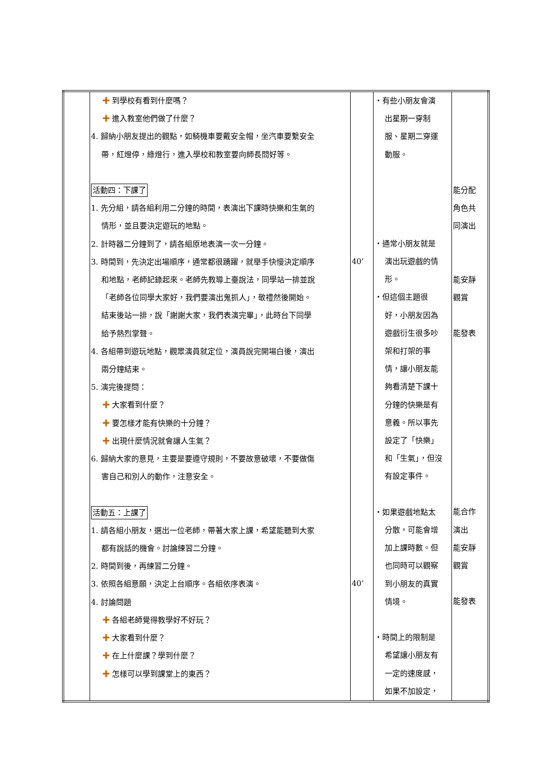| | ✚ 到學校有看到什麼嗎？ ✚ 進入教室他們做了什麼？ 4. 歸納小朋友提出的觀點，如騎機車要戴安全帽，坐汽車要繫安全 帶，紅燈停，綠燈行，進入學校和教室要向師長問好等。 活動四：下課了 1. 先分組，請各組利用二分鐘的時間，表演出下課時快樂和生氣的 情形，並且要決定遊玩的地點。 2. 計時器二分鐘到了，請各組原地表演一次一分鐘。 3. 時間到，先決定出場順序，通常都很踴躍，就舉手快慢決定順序 和地點，老師記錄起來。老師先教導上臺說法，同學站一排並說 「老師各位同學大家好，我們要演出鬼抓人」，敬禮然後開始。 結束後站一排，說「謝謝大家，我們表演完畢」，此時台下同學 給予熱烈掌聲。 4. 各組帶到遊玩地點，觀眾演員就定位，演員說完開場白後，演出 兩分鐘結束。 5. 演完後提問： ✚ 大家看到什麼？ ✚ 要怎樣才能有快樂的十分鐘？ ✚ 出現什麼情況就會讓人生氣？ 6. 歸納大家的意見，主要是要遵守規則，不要故意破壞，不要做傷 害自己和別人的動作，注意安全。 活動五：上課了 1. 請各組小朋友，選出一位老師，帶著大家上課，希望能聽到大家 都有說話的機會。討論練習二分鐘。 2. 時間到後，再練習二分鐘。 3. 依照各組意願，決定上台順序。各組依序表演。 4. 討論問題 ✚ 各組老師覺得教學好不好玩？ ✚ 大家看到什麼？ ✚ 在上什麼課？學到什麼？ ✚ 怎樣可以學到課堂上的東西？ | 40’ 40’ | ・有些小朋友會演 出星期一穿制 服、星期二穿運 動服。 ・通常小朋友就是 演出玩遊戲的情 形。 ・但這個主題很 好，小朋友因為 遊戲衍生很多吵 架和打架的事 情，讓小朋友能 夠看清楚下課十 分鐘的快樂是有 意義。所以事先 設定了「快樂」 和「生氣」，但沒 有設定事件。 ・如果遊戲地點太 分散，可能會增 加上課時數。但 也同時可以觀察 到小朋友的真實 情境。 ・時間上的限制是 希望讓小朋友有 一定的速度感， 如果不加設定， | 能分配 角色共 同演出 能安靜 觀賞 能發表 能合作 演出 能安靜 觀賞 能發表 |